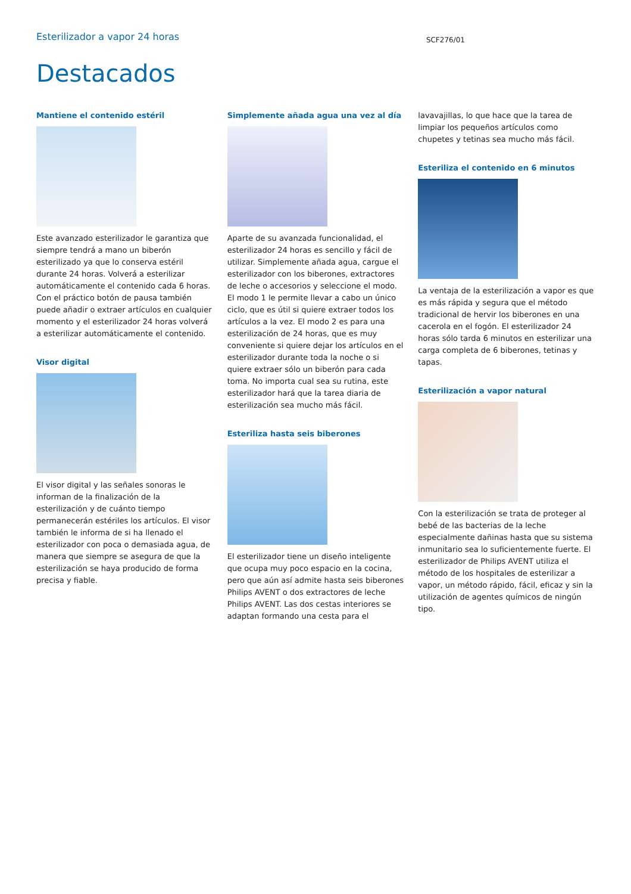Esterilizador a vapor 24 horas
SCF276/01
Destacados
Mantiene el contenido estéril
Este avanzado esterilizador le garantiza que siempre tendrá a mano un biberón esterilizado ya que lo conserva estéril durante 24 horas. Volverá a esterilizar automáticamente el contenido cada 6 horas. Con el práctico botón de pausa también puede añadir o extraer artículos en cualquier momento y el esterilizador 24 horas volverá a esterilizar automáticamente el contenido.
Visor digital
El visor digital y las señales sonoras le informan de la finalización de la esterilización y de cuánto tiempo permanecerán estériles los artículos. El visor también le informa de si ha llenado el esterilizador con poca o demasiada agua, de manera que siempre se asegura de que la esterilización se haya producido de forma precisa y fiable.
Simplemente añada agua una vez al día
Aparte de su avanzada funcionalidad, el esterilizador 24 horas es sencillo y fácil de utilizar. Simplemente añada agua, cargue el esterilizador con los biberones, extractores de leche o accesorios y seleccione el modo. El modo 1 le permite llevar a cabo un único ciclo, que es útil si quiere extraer todos los artículos a la vez. El modo 2 es para una esterilización de 24 horas, que es muy conveniente si quiere dejar los artículos en el esterilizador durante toda la noche o si quiere extraer sólo un biberón para cada toma. No importa cual sea su rutina, este esterilizador hará que la tarea diaria de esterilización sea mucho más fácil.
Esteriliza hasta seis biberones
El esterilizador tiene un diseño inteligente que ocupa muy poco espacio en la cocina, pero que aún así admite hasta seis biberones Philips AVENT o dos extractores de leche Philips AVENT. Las dos cestas interiores se adaptan formando una cesta para el
lavavajillas, lo que hace que la tarea de limpiar los pequeños artículos como chupetes y tetinas sea mucho más fácil.
Esteriliza el contenido en 6 minutos
La ventaja de la esterilización a vapor es que es más rápida y segura que el método tradicional de hervir los biberones en una cacerola en el fogón. El esterilizador 24 horas sólo tarda 6 minutos en esterilizar una carga completa de 6 biberones, tetinas y tapas.
Esterilización a vapor natural
Con la esterilización se trata de proteger al bebé de las bacterias de la leche especialmente dañinas hasta que su sistema inmunitario sea lo suficientemente fuerte. El esterilizador de Philips AVENT utiliza el método de los hospitales de esterilizar a vapor, un método rápido, fácil, eficaz y sin la utilización de agentes químicos de ningún tipo.